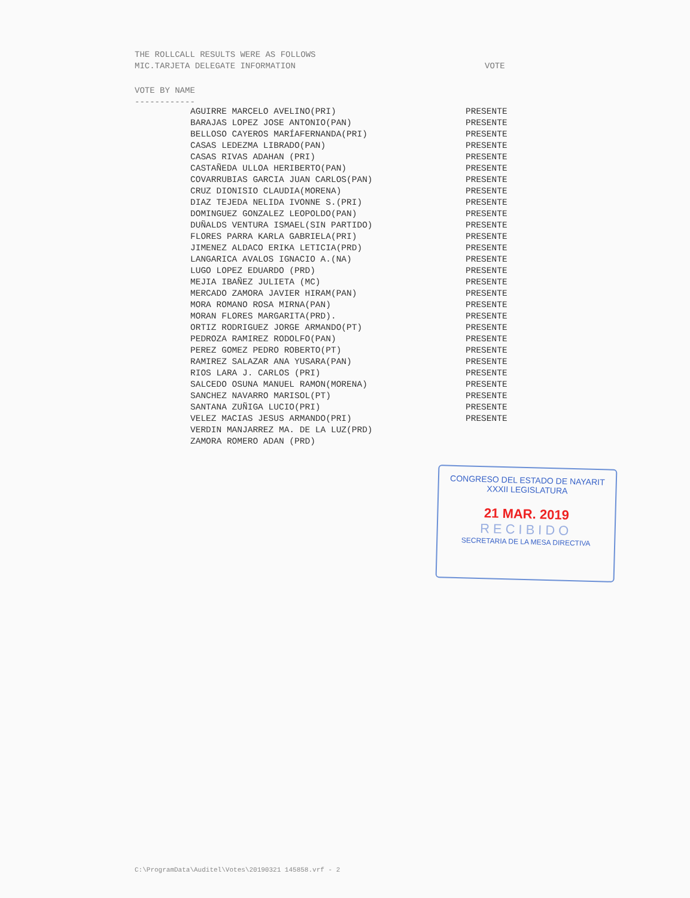THE ROLLCALL RESULTS WERE AS FOLLOWS
MIC.TARJETA DELEGATE INFORMATION
VOTE
VOTE BY NAME
------------
| AGUIRRE MARCELO AVELINO(PRI) | PRESENTE |
| BARAJAS LOPEZ JOSE ANTONIO(PAN) | PRESENTE |
| BELLOSO CAYEROS MARÍAFERNANDA(PRI) | PRESENTE |
| CASAS LEDEZMA LIBRADO(PAN) | PRESENTE |
| CASAS RIVAS ADAHAN (PRI) | PRESENTE |
| CASTAÑEDA ULLOA HERIBERTO(PAN) | PRESENTE |
| COVARRUBIAS GARCIA JUAN CARLOS(PAN) | PRESENTE |
| CRUZ DIONISIO CLAUDIA(MORENA) | PRESENTE |
| DIAZ TEJEDA NELIDA IVONNE S.(PRI) | PRESENTE |
| DOMINGUEZ GONZALEZ LEOPOLDO(PAN) | PRESENTE |
| DUÑALDS VENTURA ISMAEL(SIN PARTIDO) | PRESENTE |
| FLORES PARRA KARLA GABRIELA(PRI) | PRESENTE |
| JIMENEZ ALDACO ERIKA LETICIA(PRD) | PRESENTE |
| LANGARICA AVALOS IGNACIO A.(NA) | PRESENTE |
| LUGO LOPEZ EDUARDO (PRD) | PRESENTE |
| MEJIA IBAÑEZ JULIETA (MC) | PRESENTE |
| MERCADO ZAMORA JAVIER HIRAM(PAN) | PRESENTE |
| MORA ROMANO ROSA MIRNA(PAN) | PRESENTE |
| MORAN FLORES MARGARITA(PRD). | PRESENTE |
| ORTIZ RODRIGUEZ JORGE ARMANDO(PT) | PRESENTE |
| PEDROZA RAMIREZ RODOLFO(PAN) | PRESENTE |
| PEREZ GOMEZ PEDRO ROBERTO(PT) | PRESENTE |
| RAMIREZ SALAZAR ANA YUSARA(PAN) | PRESENTE |
| RIOS LARA J. CARLOS (PRI) | PRESENTE |
| SALCEDO OSUNA MANUEL RAMON(MORENA) | PRESENTE |
| SANCHEZ NAVARRO MARISOL(PT) | PRESENTE |
| SANTANA ZUÑIGA LUCIO(PRI) | PRESENTE |
| VELEZ MACIAS JESUS ARMANDO(PRI) | PRESENTE |
| VERDIN MANJARREZ MA. DE LA LUZ(PRD) | |
| ZAMORA ROMERO ADAN (PRD) | |
CONGRESO DEL ESTADO DE NAYARIT
XXXII LEGISLATURA
21 MAR. 2019
RECIBIDO
SECRETARIA DE LA MESA DIRECTIVA
C:\ProgramData\Auditel\Votes\20190321 145858.vrf - 2